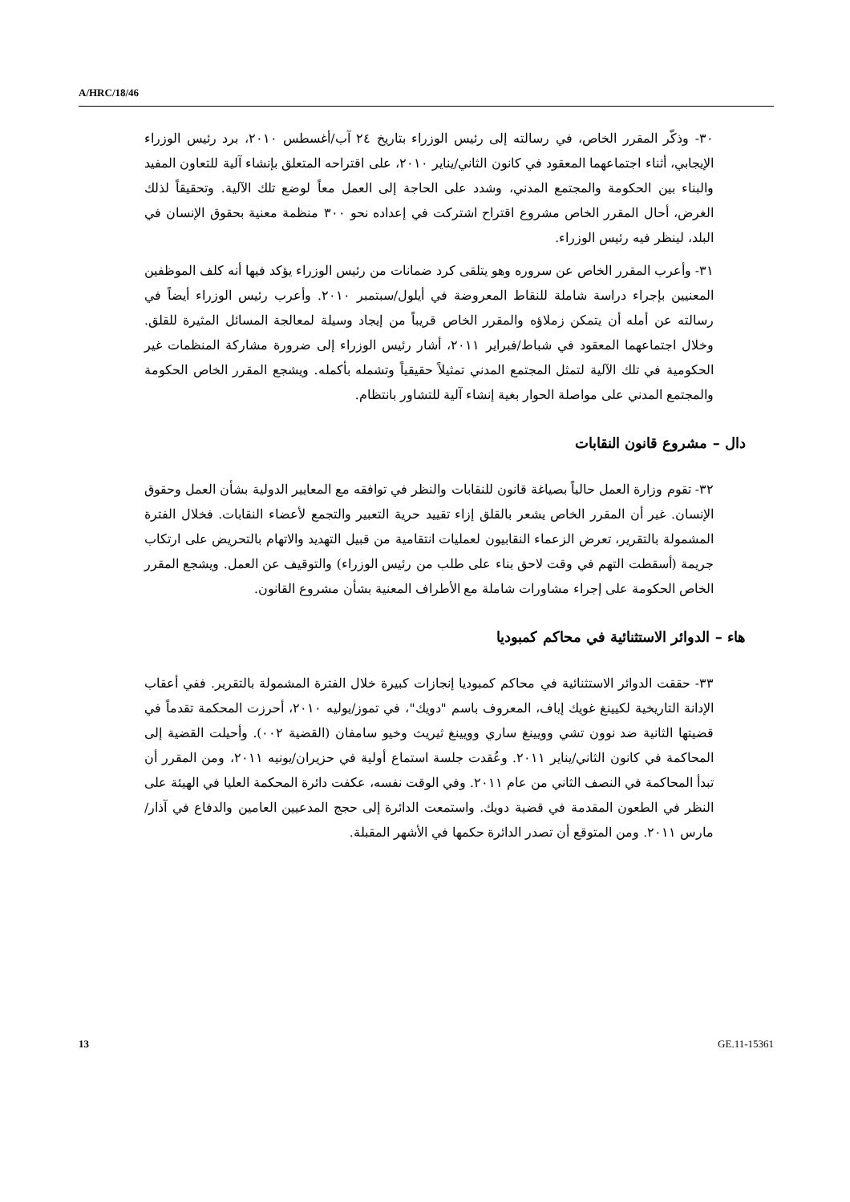A/HRC/18/46
٣٠- وذكّر المقرر الخاص، في رسالته إلى رئيس الوزراء بتاريخ ٢٤ آب/أغسطس ٢٠١٠، برد رئيس الوزراء الإيجابي، أثناء اجتماعهما المعقود في كانون الثاني/يناير ٢٠١٠، على اقتراحه المتعلق بإنشاء آلية للتعاون المفيد والبناء بين الحكومة والمجتمع المدني، وشدد على الحاجة إلى العمل معاً لوضع تلك الآلية. وتحقيقاً لذلك الغرض، أحال المقرر الخاص مشروع اقتراح اشتركت في إعداده نحو ٣٠٠ منظمة معنية بحقوق الإنسان في البلد، لينظر فيه رئيس الوزراء.
٣١- وأعرب المقرر الخاص عن سروره وهو يتلقى كرد ضمانات من رئيس الوزراء يؤكد فيها أنه كلف الموظفين المعنيين بإجراء دراسة شاملة للنقاط المعروضة في أيلول/سبتمبر ٢٠١٠. وأعرب رئيس الوزراء أيضاً في رسالته عن أمله أن يتمكن زملاؤه والمقرر الخاص قريباً من إيجاد وسيلة لمعالجة المسائل المثيرة للقلق. وخلال اجتماعهما المعقود في شباط/فبراير ٢٠١١، أشار رئيس الوزراء إلى ضرورة مشاركة المنظمات غير الحكومية في تلك الآلية لتمثل المجتمع المدني تمثيلاً حقيقياً وتشمله بأكمله. ويشجع المقرر الخاص الحكومة والمجتمع المدني على مواصلة الحوار بغية إنشاء آلية للتشاور بانتظام.
دال – مشروع قانون النقابات
٣٢- تقوم وزارة العمل حالياً بصياغة قانون للنقابات والنظر في توافقه مع المعايير الدولية بشأن العمل وحقوق الإنسان. غير أن المقرر الخاص يشعر بالقلق إزاء تقييد حرية التعبير والتجمع لأعضاء النقابات. فخلال الفترة المشمولة بالتقرير، تعرض الزعماء النقابيون لعمليات انتقامية من قبيل التهديد والاتهام بالتحريض على ارتكاب جريمة (أسقطت التهم في وقت لاحق بناء على طلب من رئيس الوزراء) والتوقيف عن العمل. ويشجع المقرر الخاص الحكومة على إجراء مشاورات شاملة مع الأطراف المعنية بشأن مشروع القانون.
هاء – الدوائر الاستثنائية في محاكم كمبوديا
٣٣- حققت الدوائر الاستثنائية في محاكم كمبوديا إنجازات كبيرة خلال الفترة المشمولة بالتقرير. ففي أعقاب الإدانة التاريخية لكيينغ غويك إياف، المعروف باسم "دويك"، في تموز/يوليه ٢٠١٠، أحرزت المحكمة تقدماً في قضيتها الثانية ضد نوون تشي وويينغ ساري وويينغ ثيريث وخيو سامفان (القضية ٠٠٢). وأحيلت القضية إلى المحاكمة في كانون الثاني/يناير ٢٠١١. وعُقدت جلسة استماع أولية في حزيران/يونيه ٢٠١١، ومن المقرر أن تبدأ المحاكمة في النصف الثاني من عام ٢٠١١. وفي الوقت نفسه، عكفت دائرة المحكمة العليا في الهيئة على النظر في الطعون المقدمة في قضية دويك. واستمعت الدائرة إلى حجج المدعيين العامين والدفاع في آذار/مارس ٢٠١١. ومن المتوقع أن تصدر الدائرة حكمها في الأشهر المقبلة.
13 GE.11-15361